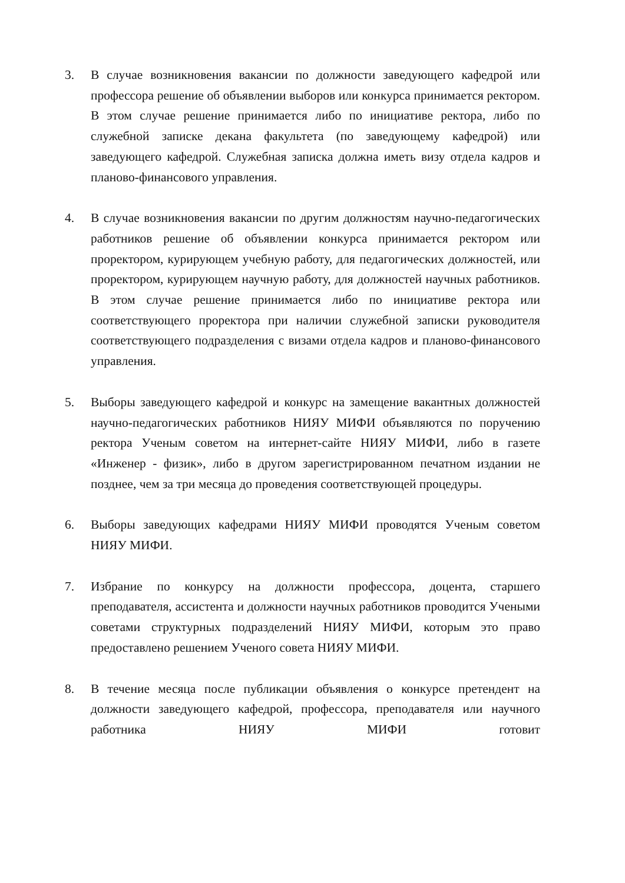3. В случае возникновения вакансии по должности заведующего кафедрой или профессора решение об объявлении выборов или конкурса принимается ректором. В этом случае решение принимается либо по инициативе ректора, либо по служебной записке декана факультета (по заведующему кафедрой) или заведующего кафедрой. Служебная записка должна иметь визу отдела кадров и планово-финансового управления.
4. В случае возникновения вакансии по другим должностям научно-педагогических работников решение об объявлении конкурса принимается ректором или проректором, курирующем учебную работу, для педагогических должностей, или проректором, курирующем научную работу, для должностей научных работников. В этом случае решение принимается либо по инициативе ректора или соответствующего проректора при наличии служебной записки руководителя соответствующего подразделения с визами отдела кадров и планово-финансового управления.
5. Выборы заведующего кафедрой и конкурс на замещение вакантных должностей научно-педагогических работников НИЯУ МИФИ объявляются по поручению ректора Ученым советом на интернет-сайте НИЯУ МИФИ, либо в газете «Инженер - физик», либо в другом зарегистрированном печатном издании не позднее, чем за три месяца до проведения соответствующей процедуры.
6. Выборы заведующих кафедрами НИЯУ МИФИ проводятся Ученым советом НИЯУ МИФИ.
7. Избрание по конкурсу на должности профессора, доцента, старшего преподавателя, ассистента и должности научных работников проводится Учеными советами структурных подразделений НИЯУ МИФИ, которым это право предоставлено решением Ученого совета НИЯУ МИФИ.
8. В течение месяца после публикации объявления о конкурсе претендент на должности заведующего кафедрой, профессора, преподавателя или научного работника НИЯУ МИФИ готовит